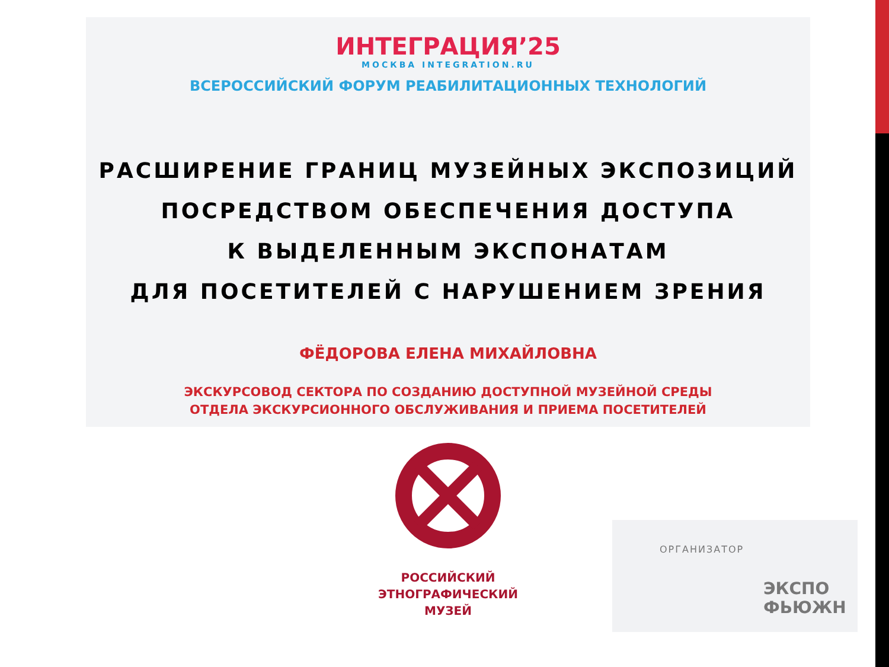ИНТЕГРАЦИЯ’25
МОСКВА INTEGRATION.RU
ВСЕРОССИЙСКИЙ ФОРУМ РЕАБИЛИТАЦИОННЫХ ТЕХНОЛОГИЙ
РАСШИРЕНИЕ ГРАНИЦ МУЗЕЙНЫХ ЭКСПОЗИЦИЙ
ПОСРЕДСТВОМ ОБЕСПЕЧЕНИЯ ДОСТУПА
К ВЫДЕЛЕННЫМ ЭКСПОНАТАМ
ДЛЯ ПОСЕТИТЕЛЕЙ С НАРУШЕНИЕМ ЗРЕНИЯ
ФЁДОРОВА ЕЛЕНА МИХАЙЛОВНА
ЭКСКУРСОВОД СЕКТОРА ПО СОЗДАНИЮ ДОСТУПНОЙ МУЗЕЙНОЙ СРЕДЫ
ОТДЕЛА ЭКСКУРСИОННОГО ОБСЛУЖИВАНИЯ И ПРИЕМА ПОСЕТИТЕЛЕЙ
РОССИЙСКИЙ
ЭТНОГРАФИЧЕСКИЙ
МУЗЕЙ
ОРГАНИЗАТОР
ЭКСПО
ФЬЮЖН